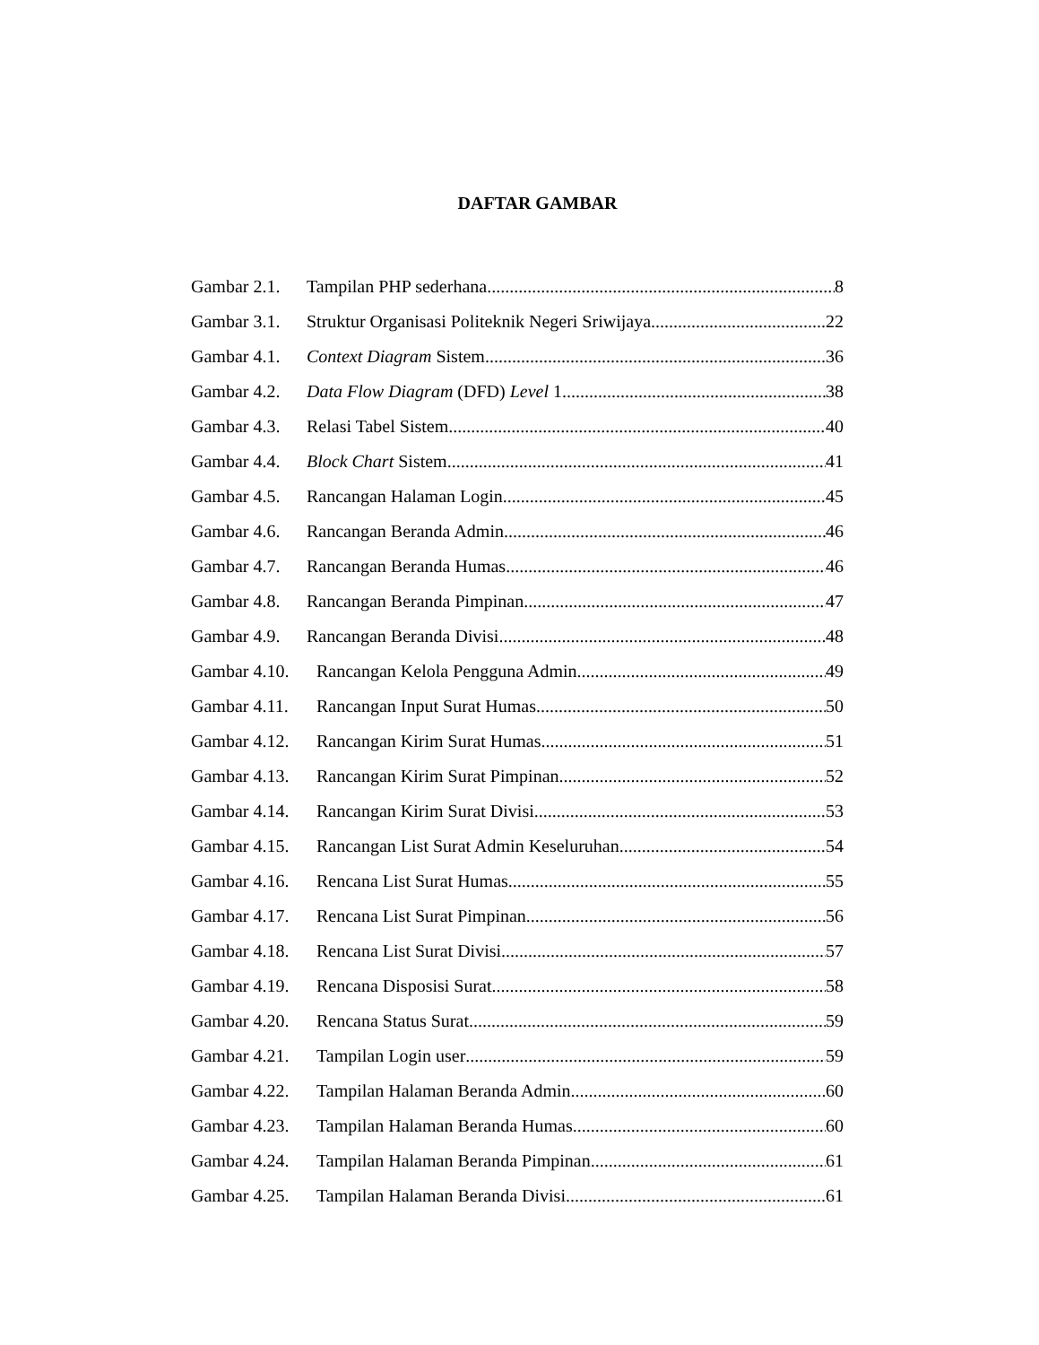DAFTAR GAMBAR
Gambar 2.1. Tampilan PHP sederhana 8
Gambar 3.1. Struktur Organisasi Politeknik Negeri Sriwijaya 22
Gambar 4.1. Context Diagram Sistem 36
Gambar 4.2. Data Flow Diagram (DFD) Level 1 38
Gambar 4.3. Relasi Tabel Sistem 40
Gambar 4.4. Block Chart Sistem 41
Gambar 4.5. Rancangan Halaman Login 45
Gambar 4.6. Rancangan Beranda Admin 46
Gambar 4.7. Rancangan Beranda Humas 46
Gambar 4.8. Rancangan Beranda Pimpinan 47
Gambar 4.9. Rancangan Beranda Divisi 48
Gambar 4.10. Rancangan Kelola Pengguna Admin 49
Gambar 4.11. Rancangan Input Surat Humas 50
Gambar 4.12. Rancangan Kirim Surat Humas 51
Gambar 4.13. Rancangan Kirim Surat Pimpinan 52
Gambar 4.14. Rancangan Kirim Surat Divisi 53
Gambar 4.15. Rancangan List Surat Admin Keseluruhan 54
Gambar 4.16. Rencana List Surat Humas 55
Gambar 4.17. Rencana List Surat Pimpinan 56
Gambar 4.18. Rencana List Surat Divisi 57
Gambar 4.19. Rencana Disposisi Surat 58
Gambar 4.20. Rencana Status Surat 59
Gambar 4.21. Tampilan Login user 59
Gambar 4.22. Tampilan Halaman Beranda Admin 60
Gambar 4.23. Tampilan Halaman Beranda Humas 60
Gambar 4.24. Tampilan Halaman Beranda Pimpinan 61
Gambar 4.25. Tampilan Halaman Beranda Divisi 61